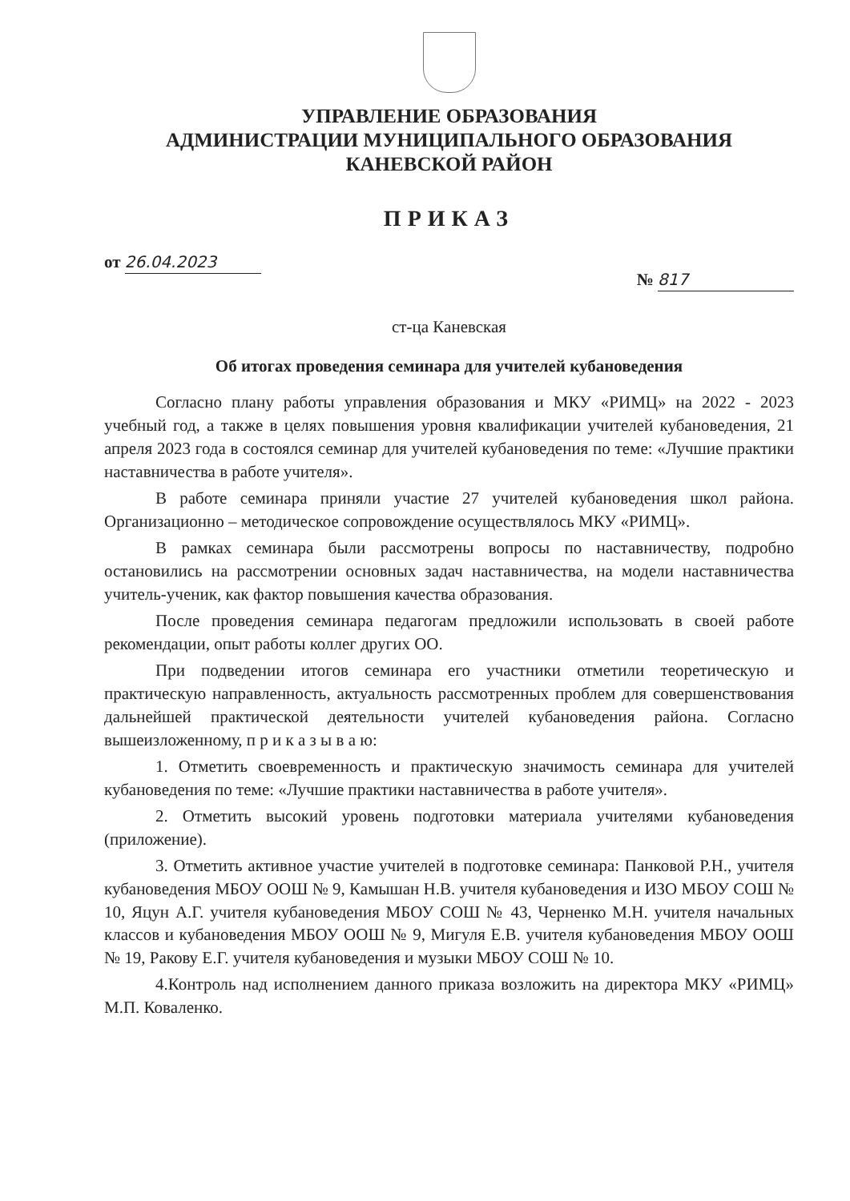УПРАВЛЕНИЕ ОБРАЗОВАНИЯ
АДМИНИСТРАЦИИ МУНИЦИПАЛЬНОГО ОБРАЗОВАНИЯ
КАНЕВСКОЙ РАЙОН
ПРИКАЗ
от 26.04.2023
№ 817
ст-ца Каневская
Об итогах проведения семинара для учителей кубановедения
Согласно плану работы управления образования и МКУ «РИМЦ» на 2022 - 2023 учебный год, а также в целях повышения уровня квалификации учителей кубановедения, 21 апреля 2023 года в состоялся семинар для учителей кубановедения по теме: «Лучшие практики наставничества в работе учителя».
В работе семинара приняли участие 27 учителей кубановедения школ района. Организационно – методическое сопровождение осуществлялось МКУ «РИМЦ».
В рамках семинара были рассмотрены вопросы по наставничеству, подробно остановились на рассмотрении основных задач наставничества, на модели наставничества учитель-ученик, как фактор повышения качества образования.
После проведения семинара педагогам предложили использовать в своей работе рекомендации, опыт работы коллег других ОО.
При подведении итогов семинара его участники отметили теоретическую и практическую направленность, актуальность рассмотренных проблем для совершенствования дальнейшей практической деятельности учителей кубановедения района. Согласно вышеизложенному, п р и к а з ы в а ю:
1. Отметить своевременность и практическую значимость семинара для учителей кубановедения по теме: «Лучшие практики наставничества в работе учителя».
2. Отметить высокий уровень подготовки материала учителями кубановедения (приложение).
3. Отметить активное участие учителей в подготовке семинара: Панковой Р.Н., учителя кубановедения МБОУ ООШ № 9, Камышан Н.В. учителя кубановедения и ИЗО МБОУ СОШ № 10, Яцун А.Г. учителя кубановедения МБОУ СОШ № 43, Черненко М.Н. учителя начальных классов и кубановедения МБОУ ООШ № 9, Мигуля Е.В. учителя кубановедения МБОУ ООШ № 19, Ракову Е.Г. учителя кубановедения и музыки МБОУ СОШ № 10.
4.Контроль над исполнением данного приказа возложить на директора МКУ «РИМЦ» М.П. Коваленко.